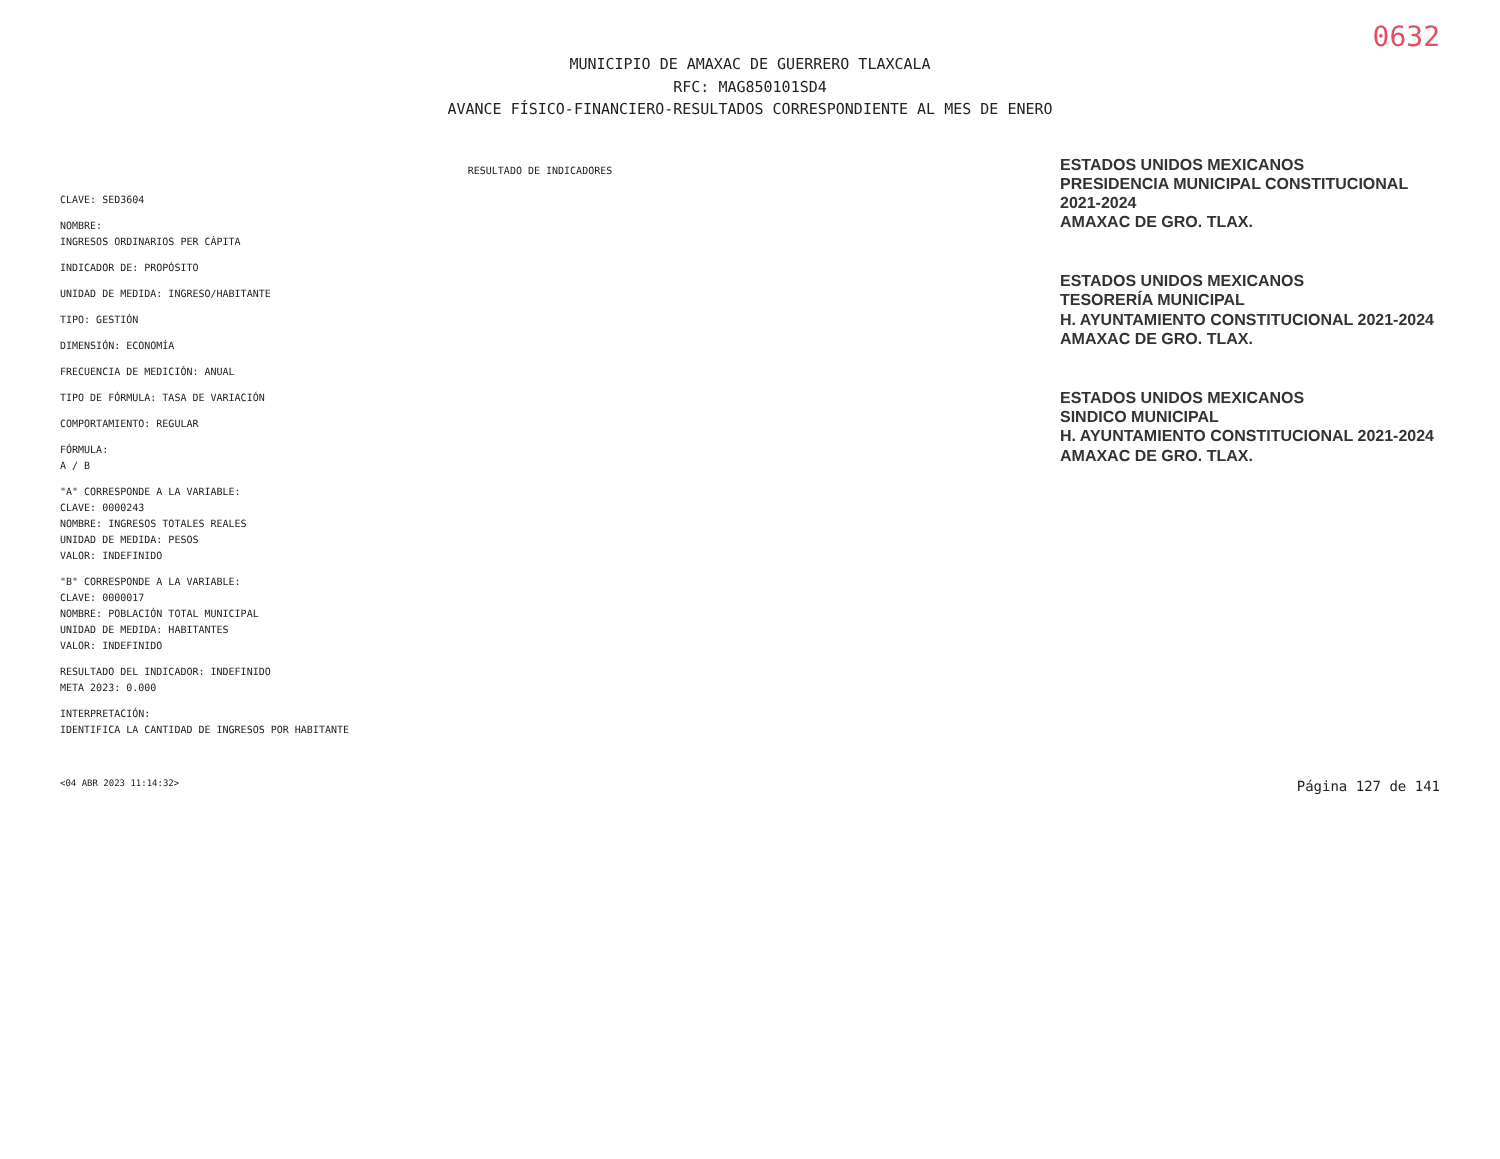0632
MUNICIPIO DE AMAXAC DE GUERRERO TLAXCALA
RFC: MAG850101SD4
AVANCE FÍSICO-FINANCIERO-RESULTADOS CORRESPONDIENTE AL MES DE ENERO
RESULTADO DE INDICADORES
CLAVE: SED3604
NOMBRE:
INGRESOS ORDINARIOS PER CÁPITA
INDICADOR DE: PROPÓSITO
UNIDAD DE MEDIDA: INGRESO/HABITANTE
TIPO: GESTIÓN
DIMENSIÓN: ECONOMÍA
FRECUENCIA DE MEDICIÓN: ANUAL
TIPO DE FÓRMULA: TASA DE VARIACIÓN
COMPORTAMIENTO: REGULAR
FÓRMULA:
A / B
"A" CORRESPONDE A LA VARIABLE:
CLAVE: 0000243
NOMBRE: INGRESOS TOTALES REALES
UNIDAD DE MEDIDA: PESOS
VALOR: INDEFINIDO
"B" CORRESPONDE A LA VARIABLE:
CLAVE: 0000017
NOMBRE: POBLACIÓN TOTAL MUNICIPAL
UNIDAD DE MEDIDA: HABITANTES
VALOR: INDEFINIDO
RESULTADO DEL INDICADOR: INDEFINIDO
META 2023: 0.000
INTERPRETACIÓN:
IDENTIFICA LA CANTIDAD DE INGRESOS POR HABITANTE
ESTADOS UNIDOS MEXICANOS
PRESIDENCIA MUNICIPAL CONSTITUCIONAL 2021-2024
AMAXAC DE GRO. TLAX.
ESTADOS UNIDOS MEXICANOS
TESORERÍA MUNICIPAL
H. AYUNTAMIENTO CONSTITUCIONAL 2021-2024
AMAXAC DE GRO. TLAX.
ESTADOS UNIDOS MEXICANOS
SINDICO MUNICIPAL
H. AYUNTAMIENTO CONSTITUCIONAL 2021-2024
AMAXAC DE GRO. TLAX.
<04 ABR 2023 11:14:32> Página 127 de 141